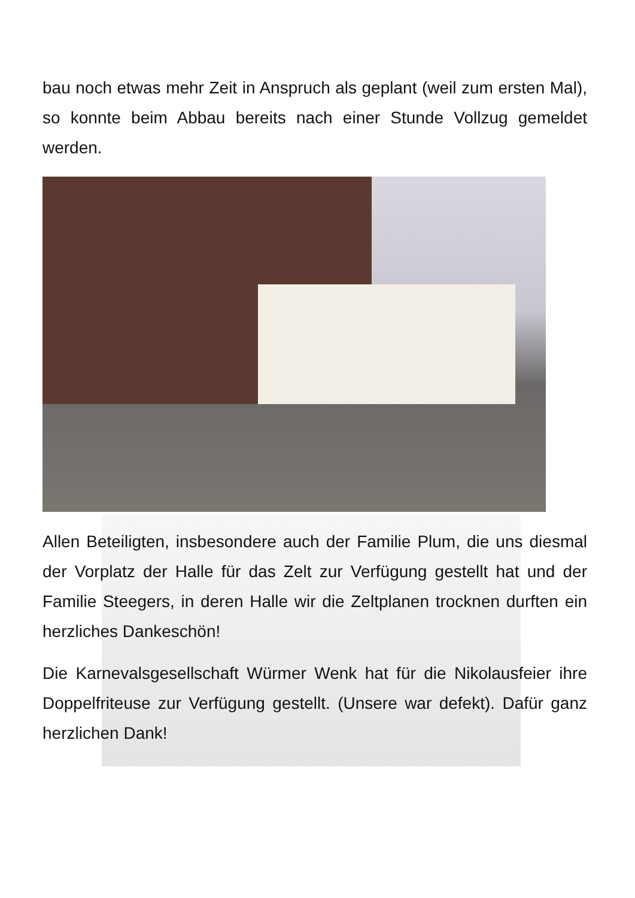bau noch etwas mehr Zeit in Anspruch als geplant (weil zum ersten Mal), so konnte beim Abbau bereits nach einer Stunde Vollzug gemeldet werden.
Allen Beteiligten, insbesondere auch der Familie Plum, die uns diesmal der Vorplatz der Halle für das Zelt zur Verfügung gestellt hat und der Familie Steegers, in deren Halle wir die Zeltplanen trocknen durften ein herzliches Dankeschön!
Die Karnevalsgesellschaft Würmer Wenk hat für die Nikolausfeier ihre Doppelfriteuse zur Verfügung gestellt. (Unsere war defekt). Dafür ganz herzlichen Dank!